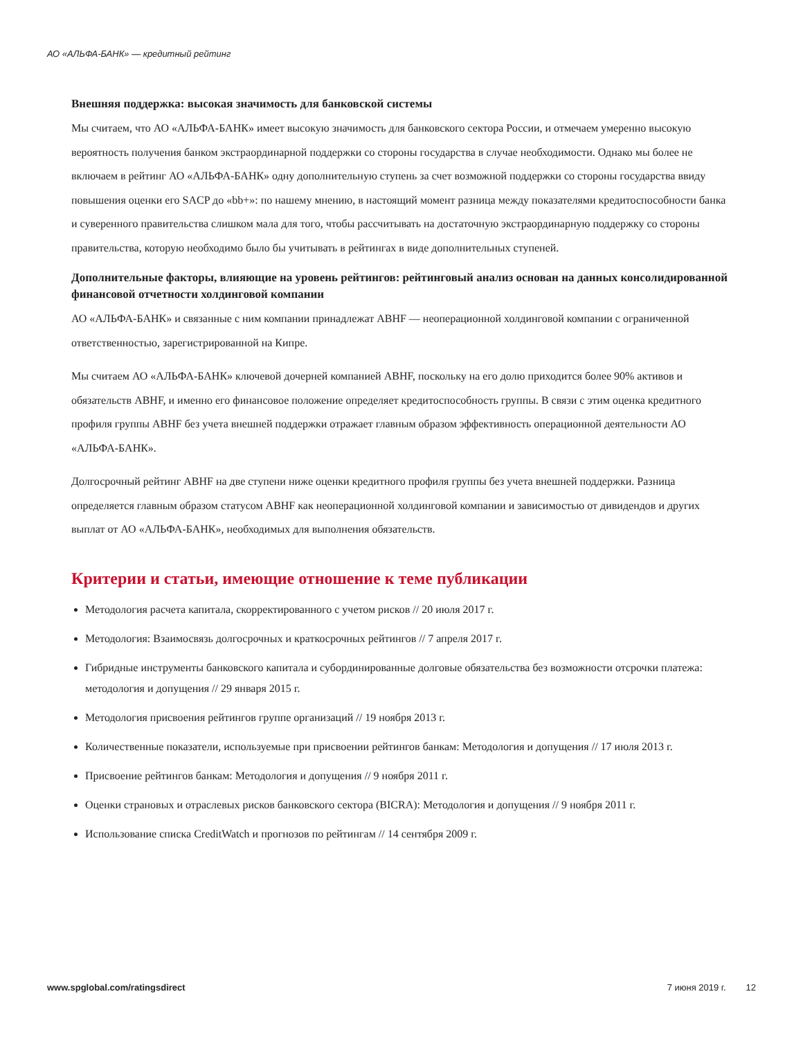АО «АЛЬФА-БАНК» — кредитный рейтинг
Внешняя поддержка: высокая значимость для банковской системы
Мы считаем, что АО «АЛЬФА-БАНК» имеет высокую значимость для банковского сектора России, и отмечаем умеренно высокую вероятность получения банком экстраординарной поддержки со стороны государства в случае необходимости. Однако мы более не включаем в рейтинг АО «АЛЬФА-БАНК» одну дополнительную ступень за счет возможной поддержки со стороны государства ввиду повышения оценки его SACP до «bb+»: по нашему мнению, в настоящий момент разница между показателями кредитоспособности банка и суверенного правительства слишком мала для того, чтобы рассчитывать на достаточную экстраординарную поддержку со стороны правительства, которую необходимо было бы учитывать в рейтингах в виде дополнительных ступеней.
Дополнительные факторы, влияющие на уровень рейтингов: рейтинговый анализ основан на данных консолидированной финансовой отчетности холдинговой компании
АО «АЛЬФА-БАНК» и связанные с ним компании принадлежат ABHF — неоперационной холдинговой компании с ограниченной ответственностью, зарегистрированной на Кипре.
Мы считаем АО «АЛЬФА-БАНК» ключевой дочерней компанией ABHF, поскольку на его долю приходится более 90% активов и обязательств ABHF, и именно его финансовое положение определяет кредитоспособность группы. В связи с этим оценка кредитного профиля группы ABHF без учета внешней поддержки отражает главным образом эффективность операционной деятельности АО «АЛЬФА-БАНК».
Долгосрочный рейтинг ABHF на две ступени ниже оценки кредитного профиля группы без учета внешней поддержки. Разница определяется главным образом статусом ABHF как неоперационной холдинговой компании и зависимостью от дивидендов и других выплат от АО «АЛЬФА-БАНК», необходимых для выполнения обязательств.
Критерии и статьи, имеющие отношение к теме публикации
Методология расчета капитала, скорректированного с учетом рисков // 20 июля 2017 г.
Методология: Взаимосвязь долгосрочных и краткосрочных рейтингов // 7 апреля 2017 г.
Гибридные инструменты банковского капитала и субординированные долговые обязательства без возможности отсрочки платежа: методология и допущения // 29 января 2015 г.
Методология присвоения рейтингов группе организаций // 19 ноября 2013 г.
Количественные показатели, используемые при присвоении рейтингов банкам: Методология и допущения // 17 июля 2013 г.
Присвоение рейтингов банкам: Методология и допущения // 9 ноября 2011 г.
Оценки страновых и отраслевых рисков банковского сектора (BICRA): Методология и допущения // 9 ноября 2011 г.
Использование списка CreditWatch и прогнозов по рейтингам // 14 сентября 2009 г.
www.spglobal.com/ratingsdirect 7 июня 2019 г. 12